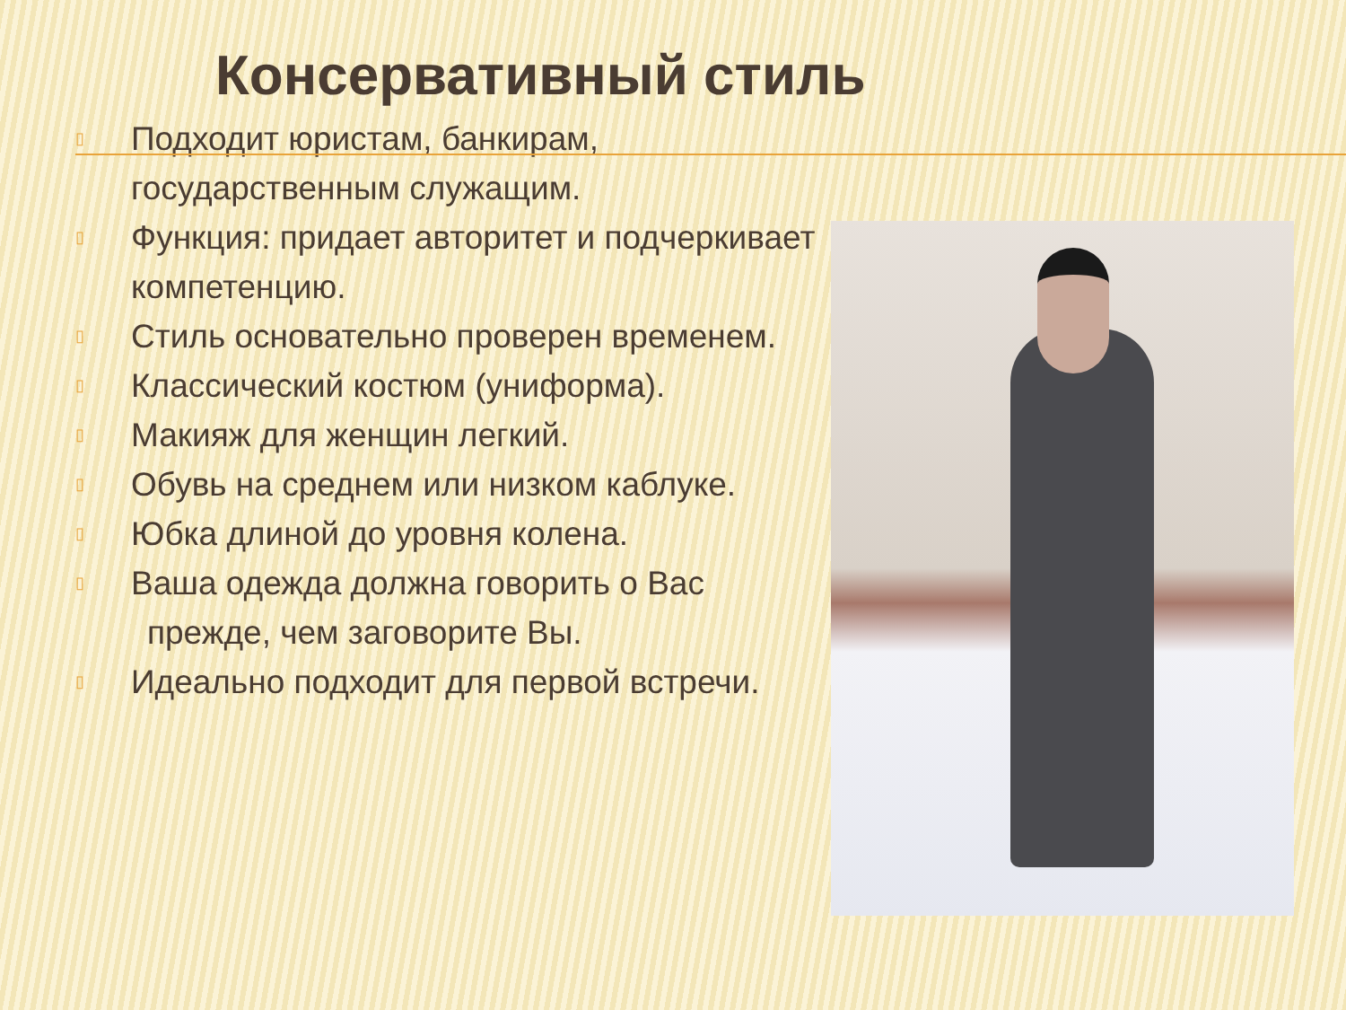Консервативный стиль
▯ Подходит юристам, банкирам, государственным служащим.
▯ Функция: придает авторитет и подчеркивает компетенцию.
▯ Стиль основательно проверен временем.
▯ Классический костюм (униформа).
▯ Макияж для женщин легкий.
▯ Обувь на среднем или низком каблуке.
▯ Юбка длиной до уровня колена.
▯ Ваша одежда должна говорить о Вас
прежде, чем заговорите Вы.
▯ Идеально подходит для первой встречи.